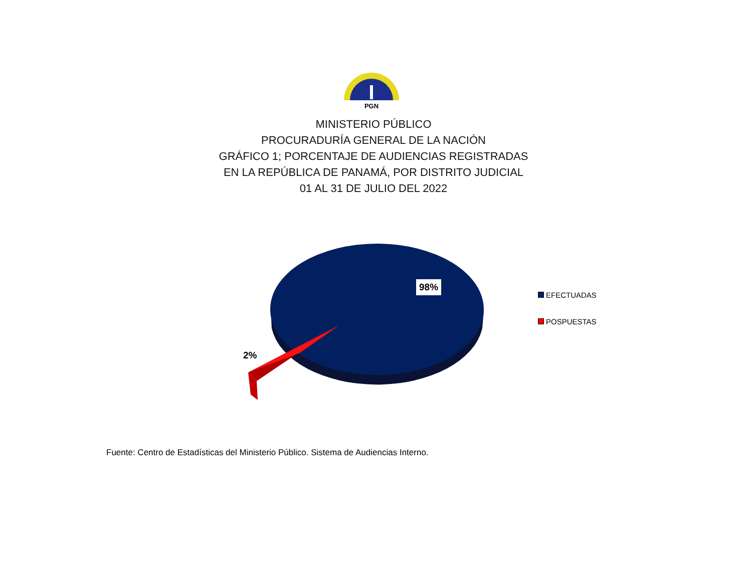PGN
MINISTERIO PÚBLICO
PROCURADURÍA GENERAL DE LA NACIÓN
GRÁFICO 1; PORCENTAJE DE AUDIENCIAS REGISTRADAS
EN LA REPÚBLICA DE PANAMÁ, POR DISTRITO JUDICIAL
01 AL 31 DE JULIO DEL 2022
98%
2%
EFECTUADAS
POSPUESTAS
Fuente: Centro de Estadísticas del Ministerio Público. Sistema de Audiencias Interno.